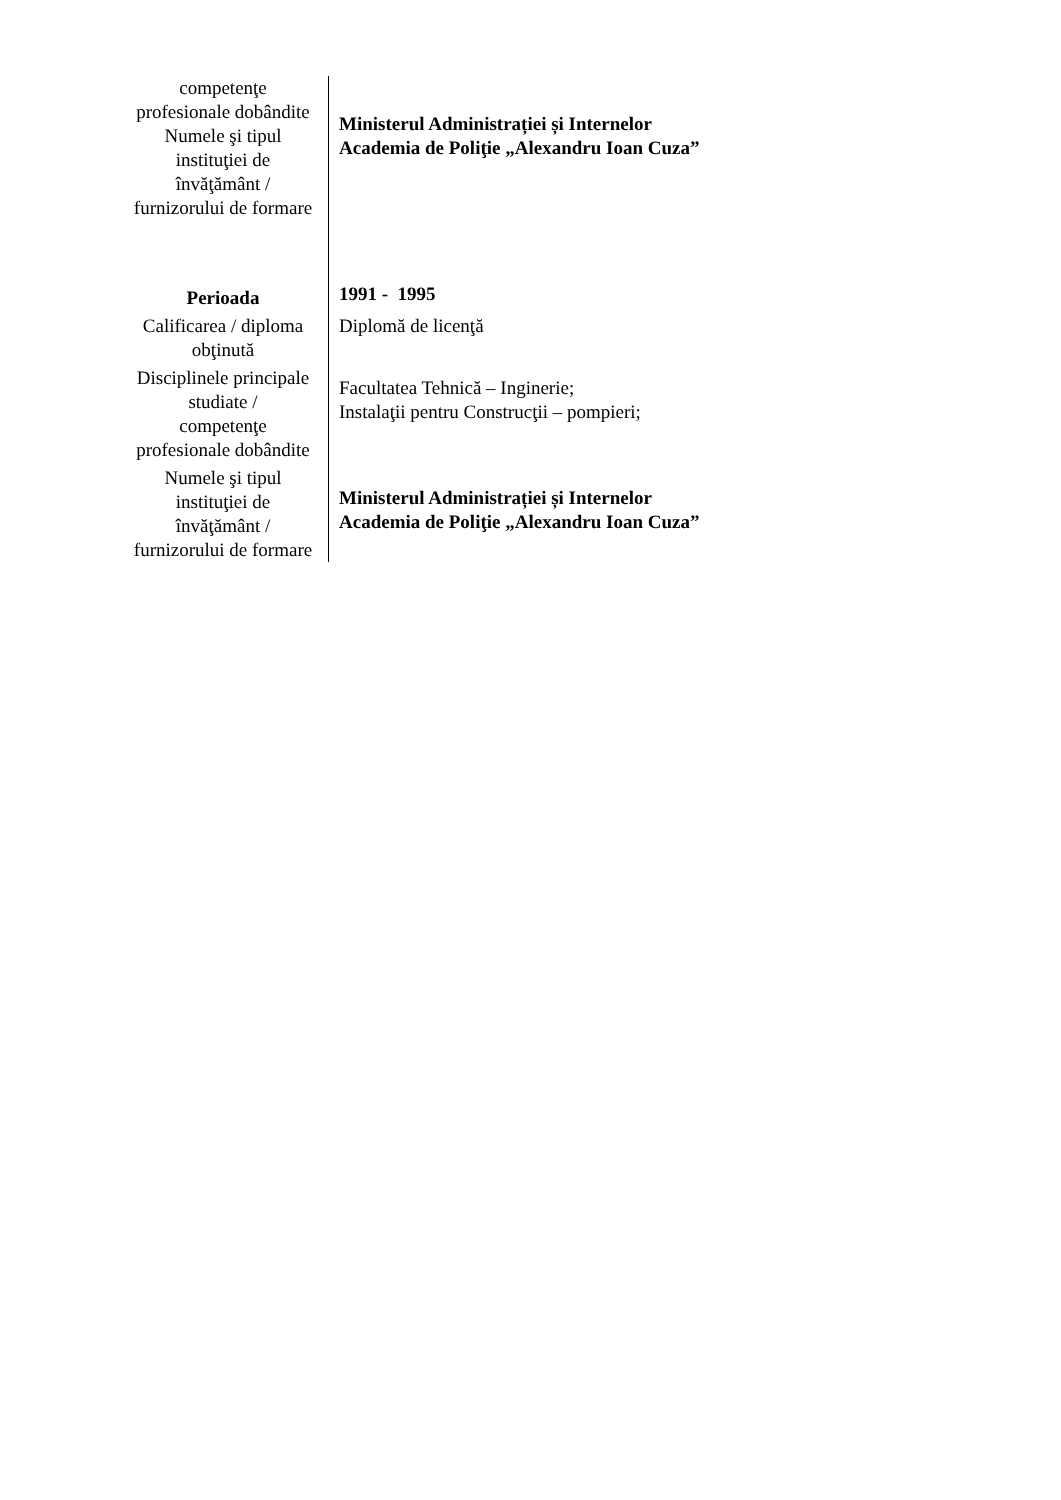| competenţe profesionale dobândite Numele şi tipul instituţiei de învăţământ / furnizorului de formare Perioada Calificarea / diploma obţinută Disciplinele principale studiate / competenţe profesionale dobândite Numele şi tipul instituţiei de învăţământ / furnizorului de formare | Ministerul Administrației și Internelor Academia de Poliţie „Alexandru Ioan Cuza” 1991 - 1995 Diplomă de licenţă Facultatea Tehnică – Inginerie; Instalaţii pentru Construcţii – pompieri; Ministerul Administrației și Internelor Academia de Poliţie „Alexandru Ioan Cuza” |